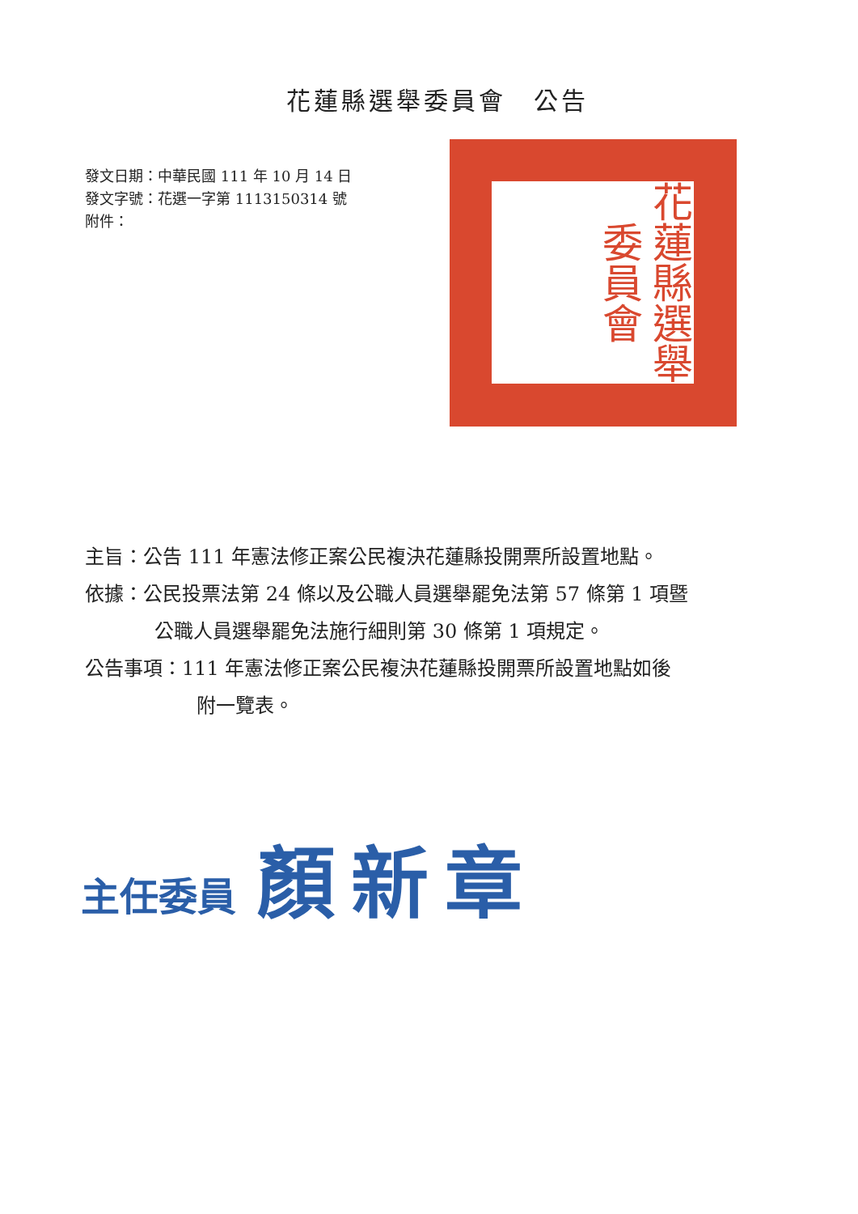花蓮縣選舉委員會　公告
發文日期：中華民國 111 年 10 月 14 日
發文字號：花選一字第 1113150314 號
附件：
花蓮縣選舉委員會
主旨：公告 111 年憲法修正案公民複決花蓮縣投開票所設置地點。
依據：公民投票法第 24 條以及公職人員選舉罷免法第 57 條第 1 項暨
公職人員選舉罷免法施行細則第 30 條第 1 項規定。
公告事項：111 年憲法修正案公民複決花蓮縣投開票所設置地點如後
附一覽表。
主任委員 顏新章